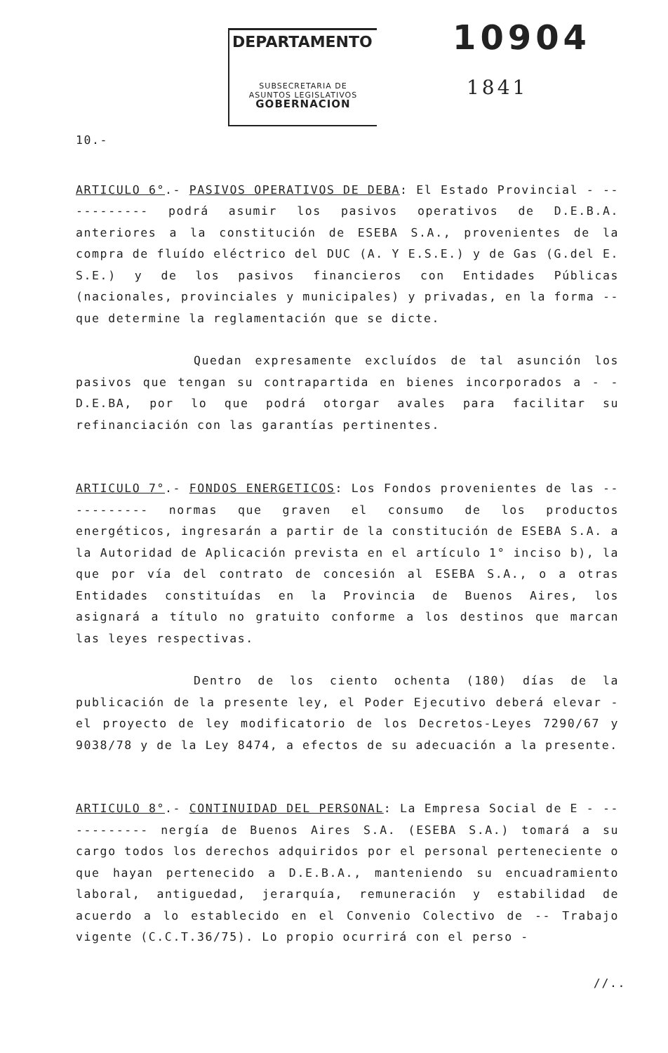DEPARTAMENTO
SUBSECRETARIA DE
ASUNTOS LEGISLATIVOS
GOBERNACION
10904
1841
10.-
ARTICULO 6°.- PASIVOS OPERATIVOS DE DEBA: El Estado Provincial - ----------- podrá asumir los pasivos operativos de D.E.B.A. anteriores a la constitución de ESEBA S.A., provenientes de la compra de fluído eléctrico del DUC (A. Y E.S.E.) y de Gas (G.del E. S.E.) y de los pasivos financieros con Entidades Públicas (nacionales, provinciales y municipales) y privadas, en la forma -- que determine la reglamentación que se dicte.
Quedan expresamente excluídos de tal asunción los pasivos que tengan su contrapartida en bienes incorporados a - - D.E.BA, por lo que podrá otorgar avales para facilitar su refinanciación con las garantías pertinentes.
ARTICULO 7°.- FONDOS ENERGETICOS: Los Fondos provenientes de las ----------- normas que graven el consumo de los productos energéticos, ingresarán a partir de la constitución de ESEBA S.A. a la Autoridad de Aplicación prevista en el artículo 1° inciso b), la que por vía del contrato de concesión al ESEBA S.A., o a otras Entidades constituídas en la Provincia de Buenos Aires, los asignará a título no gratuito conforme a los destinos que marcan las leyes respectivas.
Dentro de los ciento ochenta (180) días de la publicación de la presente ley, el Poder Ejecutivo deberá elevar - el proyecto de ley modificatorio de los Decretos-Leyes 7290/67 y 9038/78 y de la Ley 8474, a efectos de su adecuación a la presente.
ARTICULO 8°.- CONTINUIDAD DEL PERSONAL: La Empresa Social de E - ----------- nergía de Buenos Aires S.A. (ESEBA S.A.) tomará a su cargo todos los derechos adquiridos por el personal perteneciente o que hayan pertenecido a D.E.B.A., manteniendo su encuadramiento laboral, antiguedad, jerarquía, remuneración y estabilidad de acuerdo a lo establecido en el Convenio Colectivo de -- Trabajo vigente (C.C.T.36/75). Lo propio ocurrirá con el perso -
//..